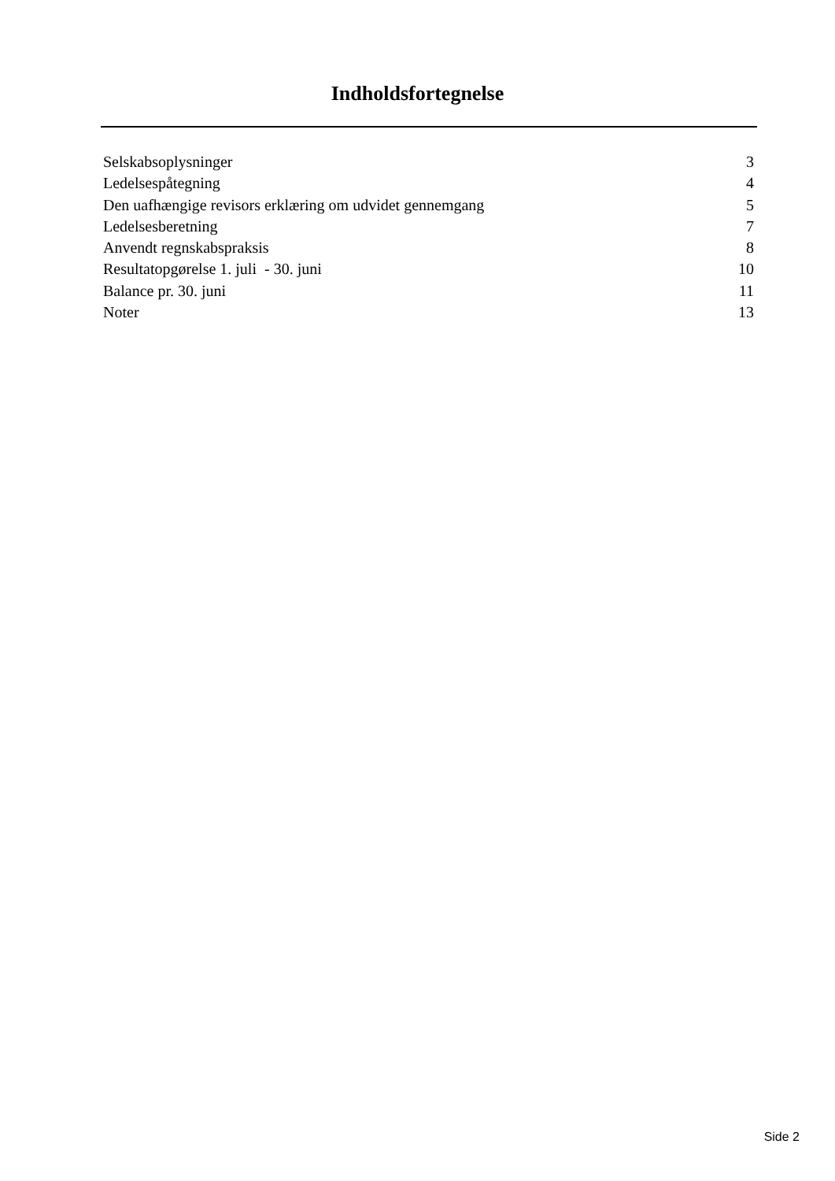Indholdsfortegnelse
Selskabsoplysninger 3
Ledelsespåtegning 4
Den uafhængige revisors erklæring om udvidet gennemgang 5
Ledelsesberetning 7
Anvendt regnskabspraksis 8
Resultatopgørelse 1. juli - 30. juni 10
Balance pr. 30. juni 11
Noter 13
Side 2